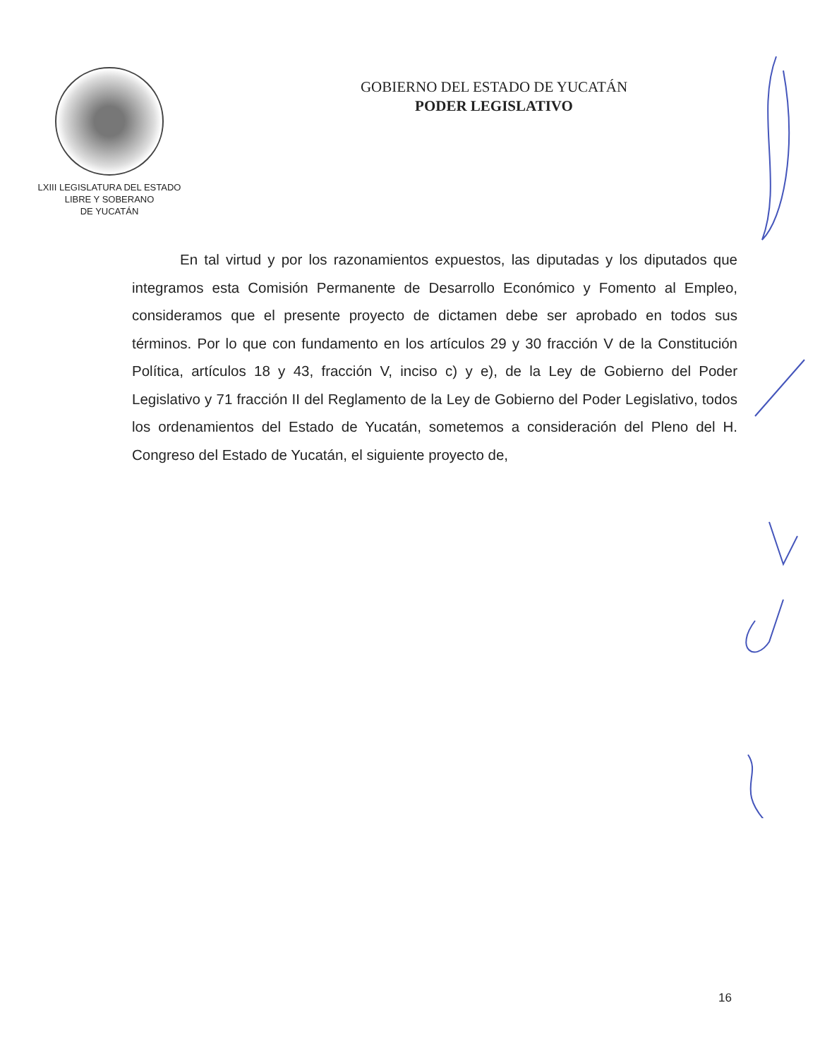LXIII LEGISLATURA DEL ESTADO
LIBRE Y SOBERANO
DE YUCATÁN
GOBIERNO DEL ESTADO DE YUCATÁN
PODER LEGISLATIVO
En tal virtud y por los razonamientos expuestos, las diputadas y los diputados que integramos esta Comisión Permanente de Desarrollo Económico y Fomento al Empleo, consideramos que el presente proyecto de dictamen debe ser aprobado en todos sus términos. Por lo que con fundamento en los artículos 29 y 30 fracción V de la Constitución Política, artículos 18 y 43, fracción V, inciso c) y e), de la Ley de Gobierno del Poder Legislativo y 71 fracción II del Reglamento de la Ley de Gobierno del Poder Legislativo, todos los ordenamientos del Estado de Yucatán, sometemos a consideración del Pleno del H. Congreso del Estado de Yucatán, el siguiente proyecto de,
16